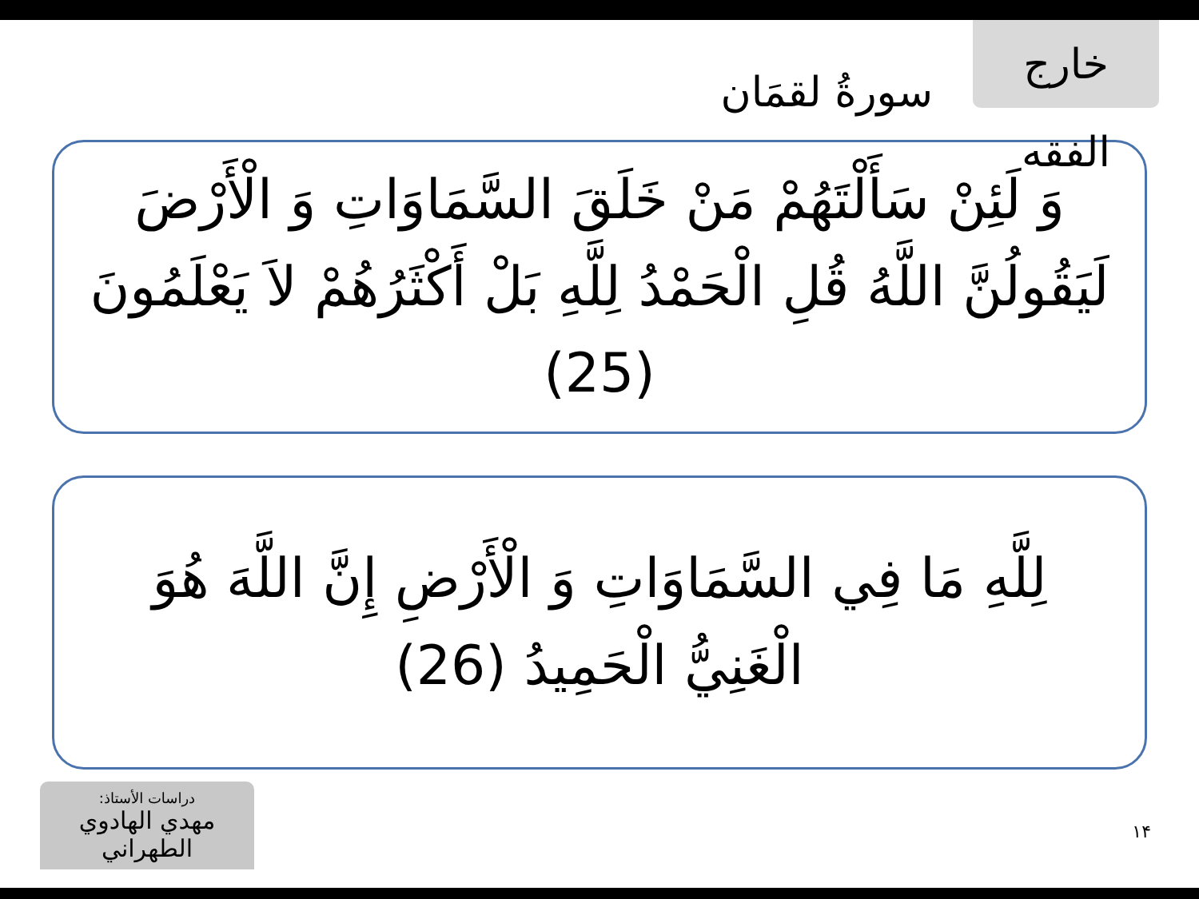سورةُ لقمَان
خارج الفقه
وَ لَئِنْ سَأَلْتَهُمْ مَنْ خَلَقَ السَّمَاوَاتِ وَ الْأَرْضَ لَيَقُولُنَّ اللَّهُ قُلِ الْحَمْدُ لِلَّهِ بَلْ أَكْثَرُهُمْ لاَ يَعْلَمُونَ (25)
لِلَّهِ مَا فِي السَّمَاوَاتِ وَ الْأَرْضِ إِنَّ اللَّهَ هُوَ الْغَنِيُّ الْحَمِيدُ (26)
دراسات الأستاذ:
مهدي الهادوي الطهراني
١۴